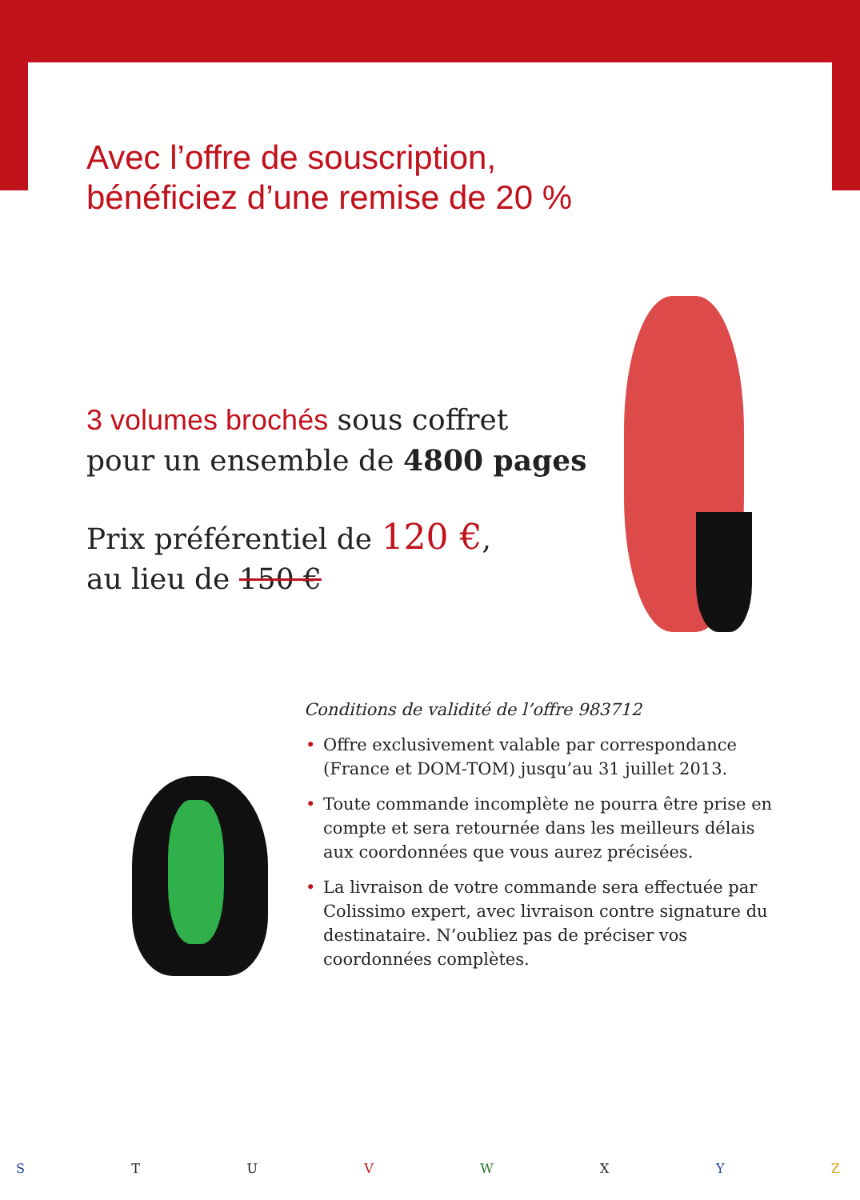Avec l’offre de souscription,
bénéficiez d’une remise de 20 %
3 volumes brochés sous coffret
pour un ensemble de 4800 pages
Prix préférentiel de 120 €,
au lieu de 150 €
Conditions de validité de l’offre 983712
• Offre exclusivement valable par correspondance (France et DOM-TOM) jusqu’au 31 juillet 2013.
• Toute commande incomplète ne pourra être prise en compte et sera retournée dans les meilleurs délais aux coordonnées que vous aurez précisées.
• La livraison de votre commande sera effectuée par Colissimo expert, avec livraison contre signature du destinataire. N’oubliez pas de préciser vos coordonnées complètes.
STUVWXYZ